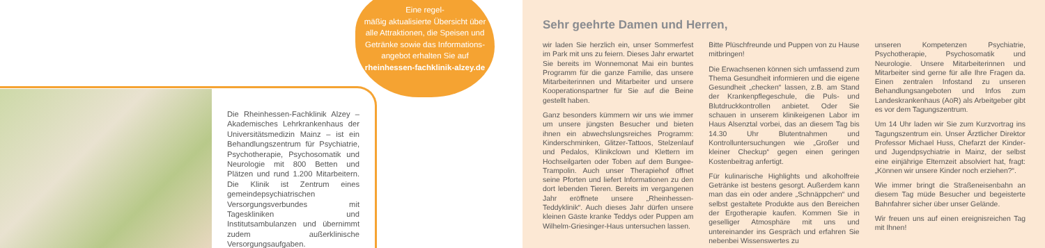Eine regel-
mäßig aktualisierte Übersicht über alle Attrak­tionen, die Speisen und Ge­tränke sowie das Informations­angebot erhalten Sie auf rheinhessen-fachklinik-alzey.de
Die Rheinhessen-Fachklinik Alzey – Akademisches Lehrkrankenhaus der Universitätsmedizin Mainz – ist ein Behandlungszentrum für Psychiatrie, Psychotherapie, Psychosomatik und Neurologie mit 800 Betten und Plätzen und rund 1.200 Mitarbeitern. Die Klinik ist Zentrum eines gemeindepsychiatrischen Versorgungsverbundes mit Tageskliniken und Institutsambulanzen und übernimmt zudem außerklinische Versorgungsaufgaben.
Sehr geehrte Damen und Herren,
wir laden Sie herzlich ein, unser Sommerfest im Park mit uns zu feiern. Dieses Jahr erwartet Sie bereits im Wonnemonat Mai ein buntes Programm für die ganze Familie, das unsere Mitarbeiterinnen und Mitarbeiter und unsere Kooperationspartner für Sie auf die Beine gestellt haben.
Ganz besonders kümmern wir uns wie immer um unsere jüngsten Besucher und bieten ihnen ein abwechslungsreiches Programm: Kinderschminken, Glitzer-Tattoos, Stelzenlauf und Pedalos, Klinikclown und Klettern im Hochseilgarten oder Toben auf dem Bungee-Trampolin. Auch unser Therapiehof öffnet seine Pforten und liefert Informationen zu den dort lebenden Tieren. Bereits im vergangenen Jahr eröffnete unsere „Rheinhessen-Teddyklinik“. Auch dieses Jahr dürfen unsere kleinen Gäste kranke Teddys oder Puppen am Wilhelm-Griesinger-Haus untersuchen lassen.
Bitte Plüschfreunde und Puppen von zu Hause mitbringen!
Die Erwachsenen können sich umfassend zum Thema Gesundheit informieren und die eigene Gesundheit „checken“ lassen, z.B. am Stand der Krankenpflegeschule, die Puls- und Blutdruckkontrollen anbietet. Oder Sie schauen in unserem klinikeigenen Labor im Haus Alsenztal vorbei, das an diesem Tag bis 14.30 Uhr Blutentnahmen und Kontrolluntersuchungen wie „Großer und kleiner Checkup“ gegen einen geringen Kostenbeitrag anfertigt.
Für kulinarische Highlights und alkoholfreie Getränke ist bestens gesorgt. Außerdem kann man das ein oder andere „Schnäppchen“ und selbst gestaltete Produkte aus den Bereichen der Ergotherapie kaufen. Kommen Sie in geselliger Atmosphäre mit uns und untereinander ins Gespräch und erfahren Sie nebenbei Wissenswertes zu
unseren Kompetenzen Psychiatrie, Psychotherapie, Psychosomatik und Neurologie. Unsere Mitarbeiterinnen und Mitarbeiter sind gerne für alle Ihre Fragen da. Einen zentralen Infostand zu unseren Behandlungsangeboten und Infos zum Landeskrankenhaus (AöR) als Arbeitgeber gibt es vor dem Tagungszentrum.
Um 14 Uhr laden wir Sie zum Kurzvortrag ins Tagungszentrum ein. Unser Ärztlicher Direktor Professor Michael Huss, Chefarzt der Kinder- und Jugendpsychiatrie in Mainz, der selbst eine einjährige Elternzeit absolviert hat, fragt: „Können wir unsere Kinder noch erziehen?“.
Wie immer bringt die Straßeneisenbahn an diesem Tag müde Besucher und begeisterte Bahnfahrer sicher über unser Gelände.
Wir freuen uns auf einen ereignisreichen Tag mit Ihnen!